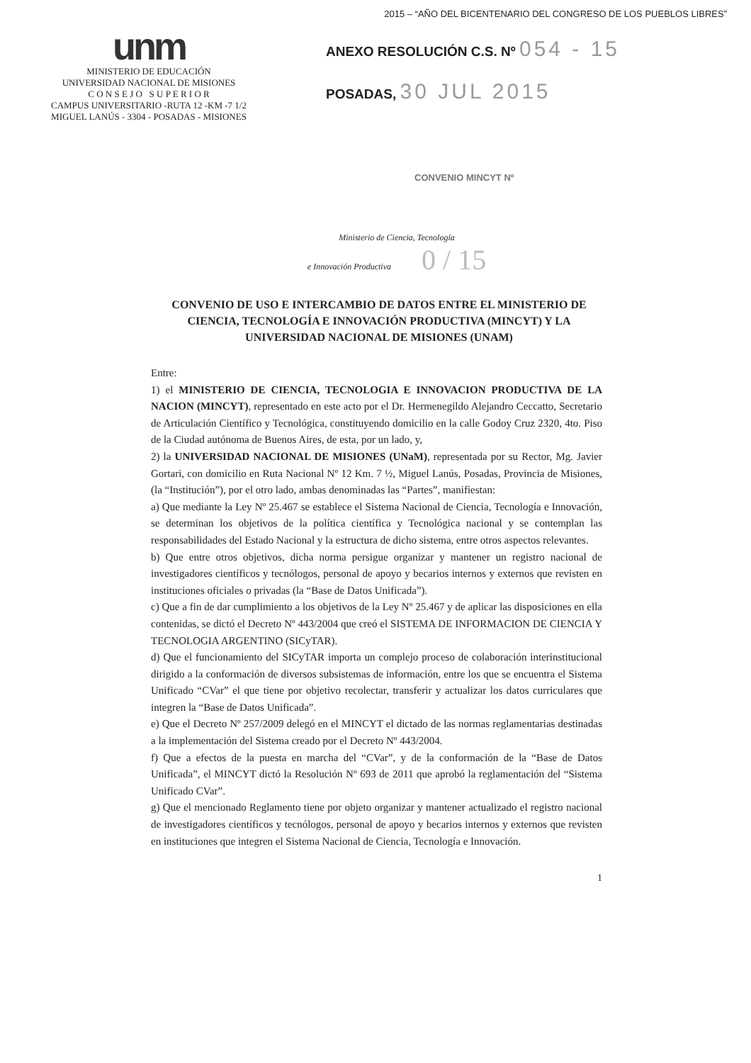2015 – “AÑO DEL BICENTENARIO DEL CONGRESO DE LOS PUEBLOS LIBRES”
unm
MINISTERIO DE EDUCACIÓN
UNIVERSIDAD NACIONAL DE MISIONES
C O N S E J O S U P E R I O R
CAMPUS UNIVERSITARIO -RUTA 12 -KM -7 1/2
MIGUEL LANÚS - 3304 - POSADAS - MISIONES
ANEXO RESOLUCIÓN C.S. Nº 054 - 15
POSADAS, 30 JUL 2015
CONVENIO MINCYT Nº
Ministerio de Ciencia, Tecnología
e Innovación Productiva 0 / 15
CONVENIO DE USO E INTERCAMBIO DE DATOS ENTRE EL MINISTERIO DE CIENCIA, TECNOLOGÍA E INNOVACIÓN PRODUCTIVA (MINCYT) Y LA UNIVERSIDAD NACIONAL DE MISIONES (UNAM)
Entre:
1) el MINISTERIO DE CIENCIA, TECNOLOGIA E INNOVACION PRODUCTIVA DE LA NACION (MINCYT), representado en este acto por el Dr. Hermenegildo Alejandro Ceccatto, Secretario de Articulación Científico y Tecnológica, constituyendo domicilio en la calle Godoy Cruz 2320, 4to. Piso de la Ciudad autónoma de Buenos Aires, de esta, por un lado, y,
2) la UNIVERSIDAD NACIONAL DE MISIONES (UNaM), representada por su Rector, Mg. Javier Gortari, con domicilio en Ruta Nacional Nº 12 Km. 7 ½, Miguel Lanús, Posadas, Provincia de Misiones, (la “Institución”), por el otro lado, ambas denominadas las “Partes”, manifiestan:
a) Que mediante la Ley Nº 25.467 se establece el Sistema Nacional de Ciencia, Tecnología e Innovación, se determinan los objetivos de la política científica y Tecnológica nacional y se contemplan las responsabilidades del Estado Nacional y la estructura de dicho sistema, entre otros aspectos relevantes.
b) Que entre otros objetivos, dicha norma persigue organizar y mantener un registro nacional de investigadores científicos y tecnólogos, personal de apoyo y becarios internos y externos que revisten en instituciones oficiales o privadas (la “Base de Datos Unificada”).
c) Que a fin de dar cumplimiento a los objetivos de la Ley Nº 25.467 y de aplicar las disposiciones en ella contenidas, se dictó el Decreto Nº 443/2004 que creó el SISTEMA DE INFORMACION DE CIENCIA Y TECNOLOGIA ARGENTINO (SICyTAR).
d) Que el funcionamiento del SICyTAR importa un complejo proceso de colaboración interinstitucional dirigido a la conformación de diversos subsistemas de información, entre los que se encuentra el Sistema Unificado “CVar” el que tiene por objetivo recolectar, transferir y actualizar los datos curriculares que integren la “Base de Datos Unificada”.
e) Que el Decreto Nº 257/2009 delegó en el MINCYT el dictado de las normas reglamentarias destinadas a la implementación del Sistema creado por el Decreto Nº 443/2004.
f) Que a efectos de la puesta en marcha del “CVar”, y de la conformación de la “Base de Datos Unificada”, el MINCYT dictó la Resolución Nº 693 de 2011 que aprobó la reglamentación del “Sistema Unificado CVar”.
g) Que el mencionado Reglamento tiene por objeto organizar y mantener actualizado el registro nacional de investigadores científicos y tecnólogos, personal de apoyo y becarios internos y externos que revisten en instituciones que integren el Sistema Nacional de Ciencia, Tecnología e Innovación.
1